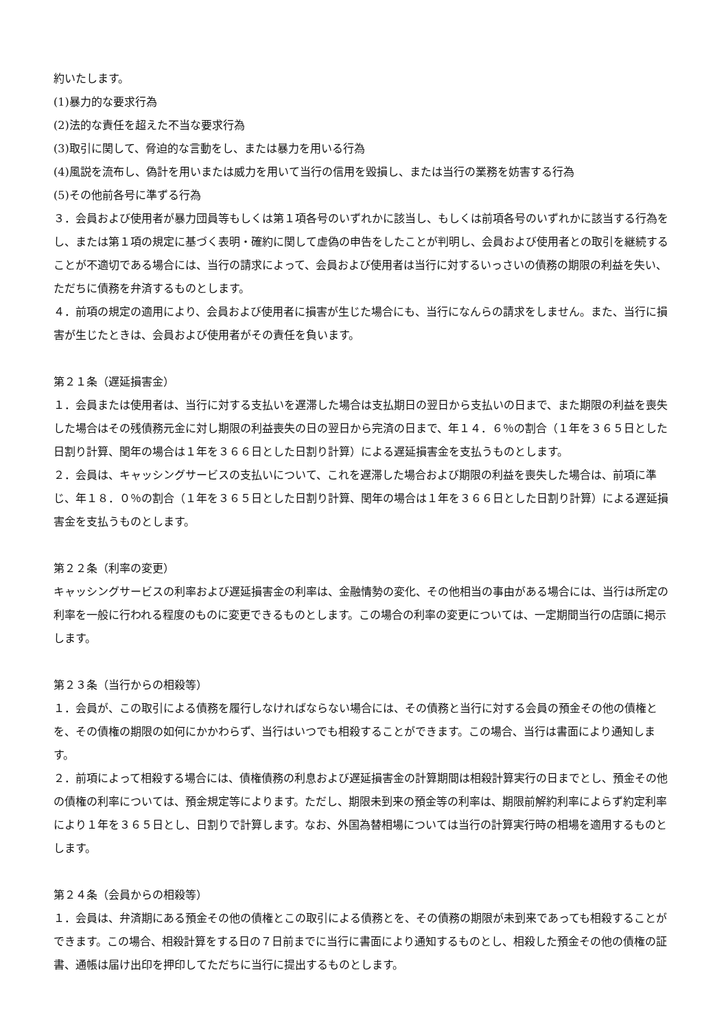約いたします。
(1)暴力的な要求行為
(2)法的な責任を超えた不当な要求行為
(3)取引に関して、脅迫的な言動をし、または暴力を用いる行為
(4)風説を流布し、偽計を用いまたは威力を用いて当行の信用を毀損し、または当行の業務を妨害する行為
(5)その他前各号に準ずる行為
３．会員および使用者が暴力団員等もしくは第１項各号のいずれかに該当し、もしくは前項各号のいずれかに該当する行為をし、または第１項の規定に基づく表明・確約に関して虚偽の申告をしたことが判明し、会員および使用者との取引を継続することが不適切である場合には、当行の請求によって、会員および使用者は当行に対するいっさいの債務の期限の利益を失い、ただちに債務を弁済するものとします。
４．前項の規定の適用により、会員および使用者に損害が生じた場合にも、当行になんらの請求をしません。また、当行に損害が生じたときは、会員および使用者がその責任を負います。
第２１条（遅延損害金）
１．会員または使用者は、当行に対する支払いを遅滞した場合は支払期日の翌日から支払いの日まで、また期限の利益を喪失した場合はその残債務元金に対し期限の利益喪失の日の翌日から完済の日まで、年１４．６％の割合（１年を３６５日とした日割り計算、閏年の場合は１年を３６６日とした日割り計算）による遅延損害金を支払うものとします。
２．会員は、キャッシングサービスの支払いについて、これを遅滞した場合および期限の利益を喪失した場合は、前項に準じ、年１８．０％の割合（１年を３６５日とした日割り計算、閏年の場合は１年を３６６日とした日割り計算）による遅延損害金を支払うものとします。
第２２条（利率の変更）
キャッシングサービスの利率および遅延損害金の利率は、金融情勢の変化、その他相当の事由がある場合には、当行は所定の利率を一般に行われる程度のものに変更できるものとします。この場合の利率の変更については、一定期間当行の店頭に掲示します。
第２３条（当行からの相殺等）
１．会員が、この取引による債務を履行しなければならない場合には、その債務と当行に対する会員の預金その他の債権とを、その債権の期限の如何にかかわらず、当行はいつでも相殺することができます。この場合、当行は書面により通知します。
２．前項によって相殺する場合には、債権債務の利息および遅延損害金の計算期間は相殺計算実行の日までとし、預金その他の債権の利率については、預金規定等によります。ただし、期限未到来の預金等の利率は、期限前解約利率によらず約定利率により１年を３６５日とし、日割りで計算します。なお、外国為替相場については当行の計算実行時の相場を適用するものとします。
第２４条（会員からの相殺等）
１．会員は、弁済期にある預金その他の債権とこの取引による債務とを、その債務の期限が未到来であっても相殺することができます。この場合、相殺計算をする日の７日前までに当行に書面により通知するものとし、相殺した預金その他の債権の証書、通帳は届け出印を押印してただちに当行に提出するものとします。